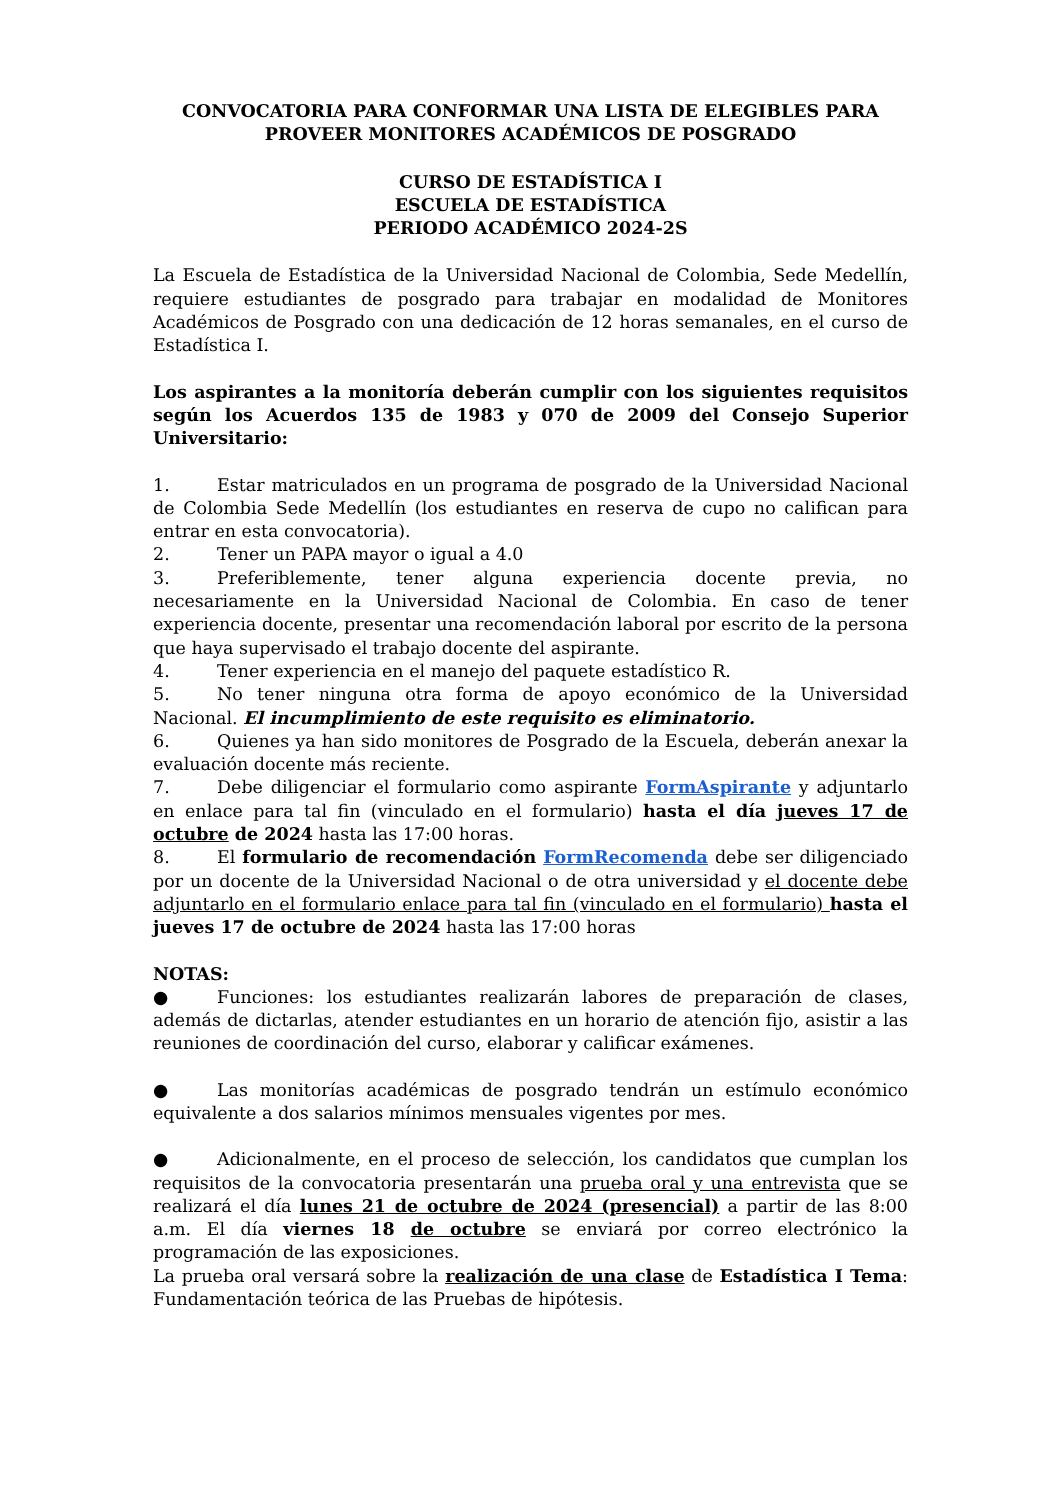CONVOCATORIA PARA CONFORMAR UNA LISTA DE ELEGIBLES PARA PROVEER MONITORES ACADÉMICOS DE POSGRADO
CURSO DE ESTADÍSTICA I
ESCUELA DE ESTADÍSTICA
PERIODO ACADÉMICO 2024-2S
La Escuela de Estadística de la Universidad Nacional de Colombia, Sede Medellín, requiere estudiantes de posgrado para trabajar en modalidad de Monitores Académicos de Posgrado con una dedicación de 12 horas semanales, en el curso de Estadística I.
Los aspirantes a la monitoría deberán cumplir con los siguientes requisitos según los Acuerdos 135 de 1983 y 070 de 2009 del Consejo Superior Universitario:
1. Estar matriculados en un programa de posgrado de la Universidad Nacional de Colombia Sede Medellín (los estudiantes en reserva de cupo no califican para entrar en esta convocatoria).
2. Tener un PAPA mayor o igual a 4.0
3. Preferiblemente, tener alguna experiencia docente previa, no necesariamente en la Universidad Nacional de Colombia. En caso de tener experiencia docente, presentar una recomendación laboral por escrito de la persona que haya supervisado el trabajo docente del aspirante.
4. Tener experiencia en el manejo del paquete estadístico R.
5. No tener ninguna otra forma de apoyo económico de la Universidad Nacional. El incumplimiento de este requisito es eliminatorio.
6. Quienes ya han sido monitores de Posgrado de la Escuela, deberán anexar la evaluación docente más reciente.
7. Debe diligenciar el formulario como aspirante FormAspirante y adjuntarlo en enlace para tal fin (vinculado en el formulario) hasta el día jueves 17 de octubre de 2024 hasta las 17:00 horas.
8. El formulario de recomendación FormRecomenda debe ser diligenciado por un docente de la Universidad Nacional o de otra universidad y el docente debe adjuntarlo en el formulario enlace para tal fin (vinculado en el formulario) hasta el jueves 17 de octubre de 2024 hasta las 17:00 horas
NOTAS:
● Funciones: los estudiantes realizarán labores de preparación de clases, además de dictarlas, atender estudiantes en un horario de atención fijo, asistir a las reuniones de coordinación del curso, elaborar y calificar exámenes.
● Las monitorías académicas de posgrado tendrán un estímulo económico equivalente a dos salarios mínimos mensuales vigentes por mes.
● Adicionalmente, en el proceso de selección, los candidatos que cumplan los requisitos de la convocatoria presentarán una prueba oral y una entrevista que se realizará el día lunes 21 de octubre de 2024 (presencial) a partir de las 8:00 a.m. El día viernes 18 de octubre se enviará por correo electrónico la programación de las exposiciones.
La prueba oral versará sobre la realización de una clase de Estadística I Tema: Fundamentación teórica de las Pruebas de hipótesis.